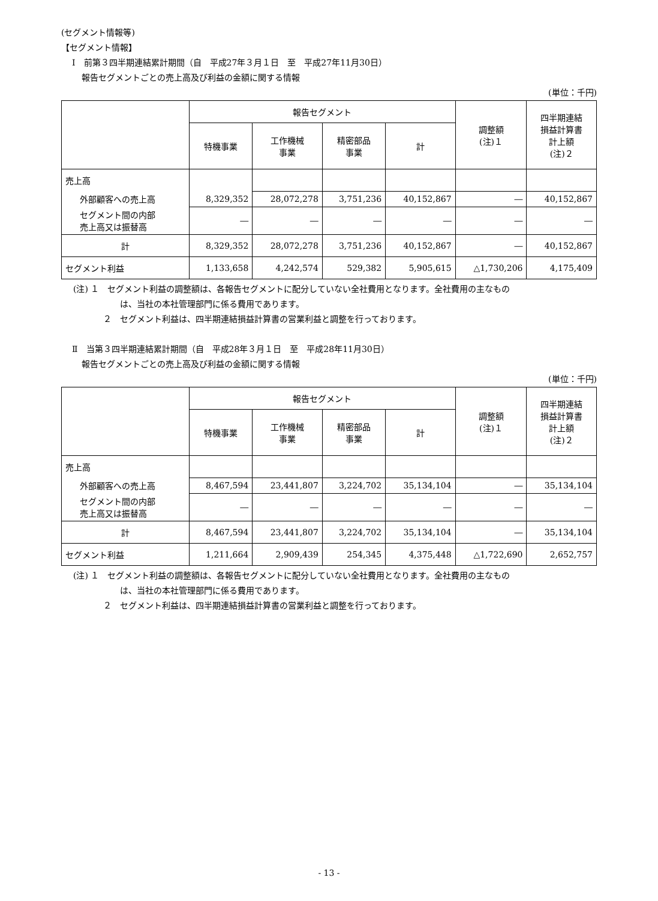(セグメント情報等)
【セグメント情報】
Ⅰ　前第３四半期連結累計期間（自　平成27年３月１日　至　平成27年11月30日）
報告セグメントごとの売上高及び利益の金額に関する情報
(単位：千円)
| | 報告セグメント | | | | 調整額 (注)１ | 四半期連結 損益計算書 計上額 (注)２ |
| --- | --- | --- | --- | --- | --- | --- |
| | 特機事業 | 工作機械 事業 | 精密部品 事業 | 計 | | |
| 売上高 | | | | | | |
| 外部顧客への売上高 | 8,329,352 | 28,072,278 | 3,751,236 | 40,152,867 | ― | 40,152,867 |
| セグメント間の内部 売上高又は振替高 | ― | ― | ― | ― | ― | ― |
| 計 | 8,329,352 | 28,072,278 | 3,751,236 | 40,152,867 | ― | 40,152,867 |
| セグメント利益 | 1,133,658 | 4,242,574 | 529,382 | 5,905,615 | △1,730,206 | 4,175,409 |
(注) １　セグメント利益の調整額は、各報告セグメントに配分していない全社費用となります。全社費用の主なもの
は、当社の本社管理部門に係る費用であります。
２　セグメント利益は、四半期連結損益計算書の営業利益と調整を行っております。
Ⅱ　当第３四半期連結累計期間（自　平成28年３月１日　至　平成28年11月30日）
報告セグメントごとの売上高及び利益の金額に関する情報
(単位：千円)
| | 報告セグメント | | | | 調整額 (注)１ | 四半期連結 損益計算書 計上額 (注)２ |
| --- | --- | --- | --- | --- | --- | --- |
| | 特機事業 | 工作機械 事業 | 精密部品 事業 | 計 | | |
| 売上高 | | | | | | |
| 外部顧客への売上高 | 8,467,594 | 23,441,807 | 3,224,702 | 35,134,104 | ― | 35,134,104 |
| セグメント間の内部 売上高又は振替高 | ― | ― | ― | ― | ― | ― |
| 計 | 8,467,594 | 23,441,807 | 3,224,702 | 35,134,104 | ― | 35,134,104 |
| セグメント利益 | 1,211,664 | 2,909,439 | 254,345 | 4,375,448 | △1,722,690 | 2,652,757 |
(注) １　セグメント利益の調整額は、各報告セグメントに配分していない全社費用となります。全社費用の主なもの
は、当社の本社管理部門に係る費用であります。
２　セグメント利益は、四半期連結損益計算書の営業利益と調整を行っております。
- 13 -